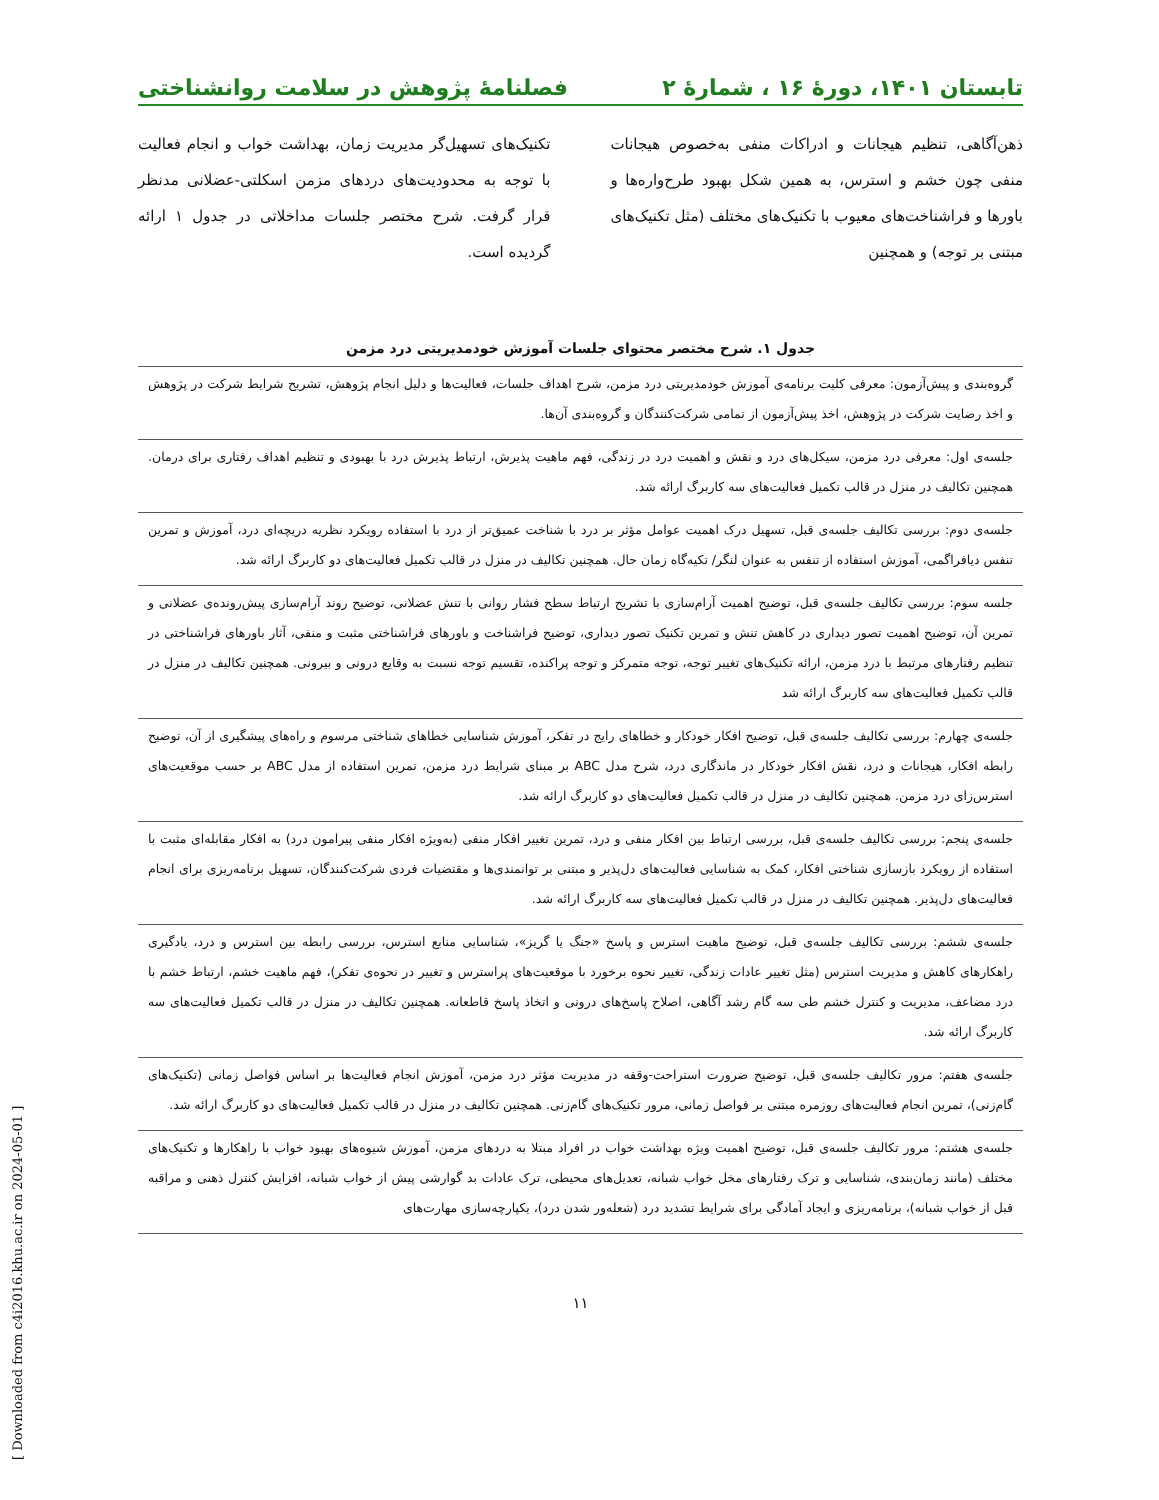تابستان ۱۴۰۱، دورهٔ ۱۶ ، شمارهٔ ۲ فصلنامهٔ پژوهش در سلامت روانشناختی
ذهن‌آگاهی، تنظیم هیجانات و ادراکات منفی به‌خصوص هیجانات منفی چون خشم و استرس، به همین شکل بهبود طرح‌واره‌ها و باورها و فراشناخت‌های معیوب با تکنیک‌های مختلف (مثل تکنیک‌های مبتنی بر توجه) و همچنین
تکنیک‌های تسهیل‌گر مدیریت زمان، بهداشت خواب و انجام فعالیت با توجه به محدودیت‌های دردهای مزمن اسکلتی-عضلانی مدنظر قرار گرفت. شرح مختصر جلسات مداخلاتی در جدول ۱ ارائه گردیده است.
جدول ۱. شرح مختصر محتوای جلسات آموزش خودمدیریتی درد مزمن
| گروه‌بندی و پیش‌آزمون: معرفی کلیت برنامه‌ی آموزش خودمدیریتی درد مزمن، شرح اهداف جلسات، فعالیت‌ها و دلیل انجام پژوهش، تشریح شرایط شرکت در پژوهش و اخذ رضایت شرکت در پژوهش، اخذ پیش‌آزمون از تمامی شرکت‌کنندگان و گروه‌بندی آن‌ها. |
| جلسه‌ی اول: معرفی درد مزمن، سیکل‌های درد و نقش و اهمیت درد در زندگی، فهم ماهیت پذیرش، ارتباط پذیرش درد با بهبودی و تنظیم اهداف رفتاری برای درمان. همچنین تکالیف در منزل در قالب تکمیل فعالیت‌های سه کاربرگ ارائه شد. |
| جلسه‌ی دوم: بررسی تکالیف جلسه‌ی قبل، تسهیل درک اهمیت عوامل مؤثر بر درد با شناخت عمیق‌تر از درد با استفاده رویکرد نظریه دریچه‌ای درد، آموزش و تمرین تنفس دیافراگمی، آموزش استفاده از تنفس به عنوان لنگر/ تکیه‌گاه زمان حال. همچنین تکالیف در منزل در قالب تکمیل فعالیت‌های دو کاربرگ ارائه شد. |
| جلسه سوم: بررسی تکالیف جلسه‌ی قبل، توضیح اهمیت آرام‌سازی با تشریح ارتباط سطح فشار روانی با تنش عضلانی، توضیح روند آرام‌سازی پیش‌رونده‌ی عضلانی و تمرین آن، توضیح اهمیت تصور دیداری در کاهش تنش و تمرین تکنیک تصور دیداری، توضیح فراشناخت و باورهای فراشناختی مثبت و منفی، آثار باورهای فراشناختی در تنظیم رفتارهای مرتبط با درد مزمن، ارائه تکنیک‌های تغییر توجه، توجه متمرکز و توجه پراکنده، تقسیم توجه نسبت به وقایع درونی و بیرونی. همچنین تکالیف در منزل در قالب تکمیل فعالیت‌های سه کاربرگ ارائه شد |
| جلسه‌ی چهارم: بررسی تکالیف جلسه‌ی قبل، توضیح افکار خودکار و خطاهای رایج در تفکر، آموزش شناسایی خطاهای شناختی مرسوم و راه‌های پیشگیری از آن، توضیح رابطه افکار، هیجانات و درد، نقش افکار خودکار در ماندگاری درد، شرح مدل ABC بر مبنای شرایط درد مزمن، تمرین استفاده از مدل ABC بر حسب موقعیت‌های استرس‌زای درد مزمن. همچنین تکالیف در منزل در قالب تکمیل فعالیت‌های دو کاربرگ ارائه شد. |
| جلسه‌ی پنجم: بررسی تکالیف جلسه‌ی قبل، بررسی ارتباط بین افکار منفی و درد، تمرین تغییر افکار منفی (به‌ویژه افکار منفی پیرامون درد) به افکار مقابله‌ای مثبت با استفاده از رویکرد بازسازی شناختی افکار، کمک به شناسایی فعالیت‌های دل‌پذیر و مبتنی بر توانمندی‌ها و مقتضیات فردی شرکت‌کنندگان، تسهیل برنامه‌ریزی برای انجام فعالیت‌های دل‌پذیر. همچنین تکالیف در منزل در قالب تکمیل فعالیت‌های سه کاربرگ ارائه شد. |
| جلسه‌ی ششم: بررسی تکالیف جلسه‌ی قبل، توضیح ماهیت استرس و پاسخ «جنگ یا گریز»، شناسایی منابع استرس، بررسی رابطه بین استرس و درد، یادگیری راهکارهای کاهش و مدیریت استرس (مثل تغییر عادات زندگی، تغییر نحوه برخورد با موقعیت‌های پراسترس و تغییر در نحوه‌ی تفکر)، فهم ماهیت خشم، ارتباط خشم با درد مضاعف، مدیریت و کنترل خشم طی سه گام رشد آگاهی، اصلاح پاسخ‌های درونی و اتخاذ پاسخ قاطعانه. همچنین تکالیف در منزل در قالب تکمیل فعالیت‌های سه کاربرگ ارائه شد. |
| جلسه‌ی هفتم: مرور تکالیف جلسه‌ی قبل، توضیح ضرورت استراحت-وقفه در مدیریت مؤثر درد مزمن، آموزش انجام فعالیت‌ها بر اساس فواصل زمانی (تکنیک‌های گام‌زنی)، تمرین انجام فعالیت‌های روزمره مبتنی بر فواصل زمانی، مرور تکنیک‌های گام‌زنی. همچنین تکالیف در منزل در قالب تکمیل فعالیت‌های دو کاربرگ ارائه شد. |
| جلسه‌ی هشتم: مرور تکالیف جلسه‌ی قبل، توضیح اهمیت ویژه بهداشت خواب در افراد مبتلا به دردهای مزمن، آموزش شیوه‌های بهبود خواب با راهکارها و تکنیک‌های مختلف (مانند زمان‌بندی، شناسایی و ترک رفتارهای مخل خواب شبانه، تعدیل‌های محیطی، ترک عادات بد گوارشی پیش از خواب شبانه، افزایش کنترل ذهنی و مراقبه قبل از خواب شبانه)، برنامه‌ریزی و ایجاد آمادگی برای شرایط تشدید درد (شعله‌ور شدن درد)، یکپارچه‌سازی مهارت‌های |
۱۱
[ Downloaded from c4i2016.khu.ac.ir on 2024-05-01 ]